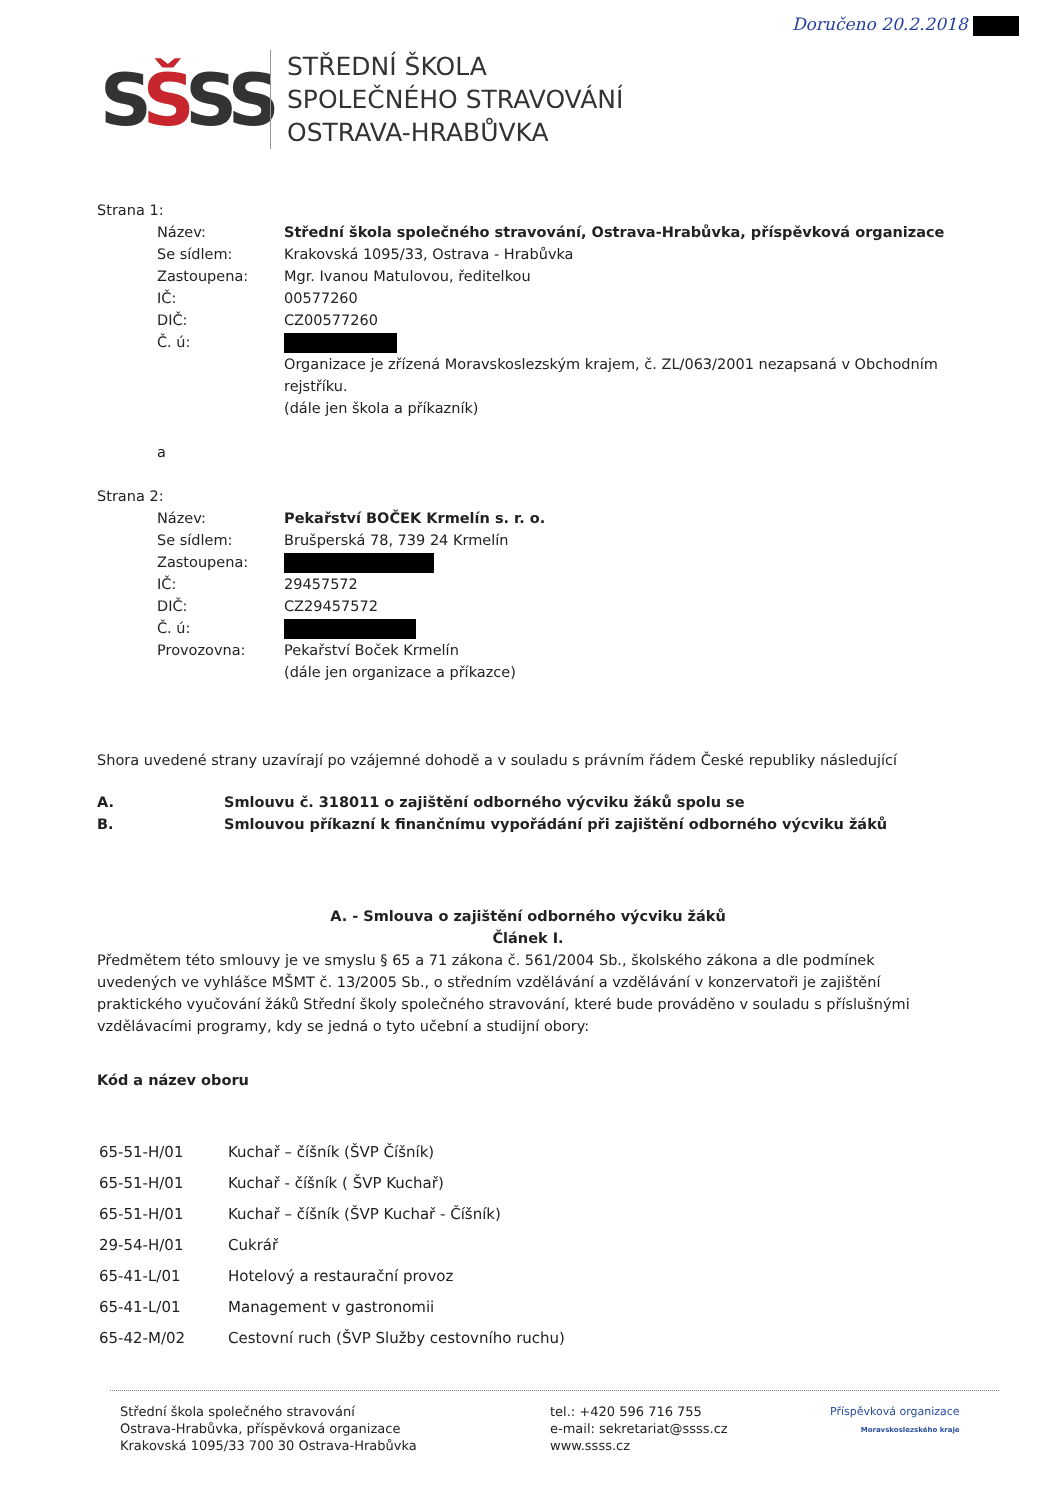Doručeno 20.2.2018
SŠSS
STŘEDNÍ ŠKOLA
SPOLEČNÉHO STRAVOVÁNÍ
OSTRAVA-HRABŮVKA
Strana 1:
| Název: | Střední škola společného stravování, Ostrava-Hrabůvka, příspěvková organizace |
| Se sídlem: | Krakovská 1095/33, Ostrava - Hrabůvka |
| Zastoupena: | Mgr. Ivanou Matulovou, ředitelkou |
| IČ: | 00577260 |
| DIČ: | CZ00577260 |
| Č. ú: | |
| | Organizace je zřízená Moravskoslezským krajem, č. ZL/063/2001 nezapsaná v Obchodním rejstříku. (dále jen škola a příkazník) |
a
Strana 2:
| Název: | Pekařství BOČEK Krmelín s. r. o. |
| Se sídlem: | Brušperská 78, 739 24 Krmelín |
| Zastoupena: | |
| IČ: | 29457572 |
| DIČ: | CZ29457572 |
| Č. ú: | |
| Provozovna: | Pekařství Boček Krmelín (dále jen organizace a příkazce) |
Shora uvedené strany uzavírají po vzájemné dohodě a v souladu s právním řádem České republiky následující
| A. | Smlouvu č. 318011 o zajištění odborného výcviku žáků spolu se |
| B. | Smlouvou příkazní k finančnímu vypořádání při zajištění odborného výcviku žáků |
A. - Smlouva o zajištění odborného výcviku žáků
Článek I.
Předmětem této smlouvy je ve smyslu § 65 a 71 zákona č. 561/2004 Sb., školského zákona a dle podmínek uvedených ve vyhlášce MŠMT č. 13/2005 Sb., o středním vzdělávání a vzdělávání v konzervatoři je zajištění praktického vyučování žáků Střední školy společného stravování, které bude prováděno v souladu s příslušnými vzdělávacími programy, kdy se jedná o tyto učební a studijní obory:
Kód a název oboru
| 65-51-H/01 | Kuchař – číšník (ŠVP Číšník) |
| 65-51-H/01 | Kuchař - číšník ( ŠVP Kuchař) |
| 65-51-H/01 | Kuchař – číšník (ŠVP Kuchař - Číšník) |
| 29-54-H/01 | Cukrář |
| 65-41-L/01 | Hotelový a restaurační provoz |
| 65-41-L/01 | Management v gastronomii |
| 65-42-M/02 | Cestovní ruch (ŠVP Služby cestovního ruchu) |
Střední škola společného stravování
Ostrava-Hrabůvka, příspěvková organizace
Krakovská 1095/33 700 30 Ostrava-Hrabůvka
tel.: +420 596 716 755
e-mail: sekretariat@ssss.cz
www.ssss.cz
Příspěvková organizace
Moravskoslezského kraje